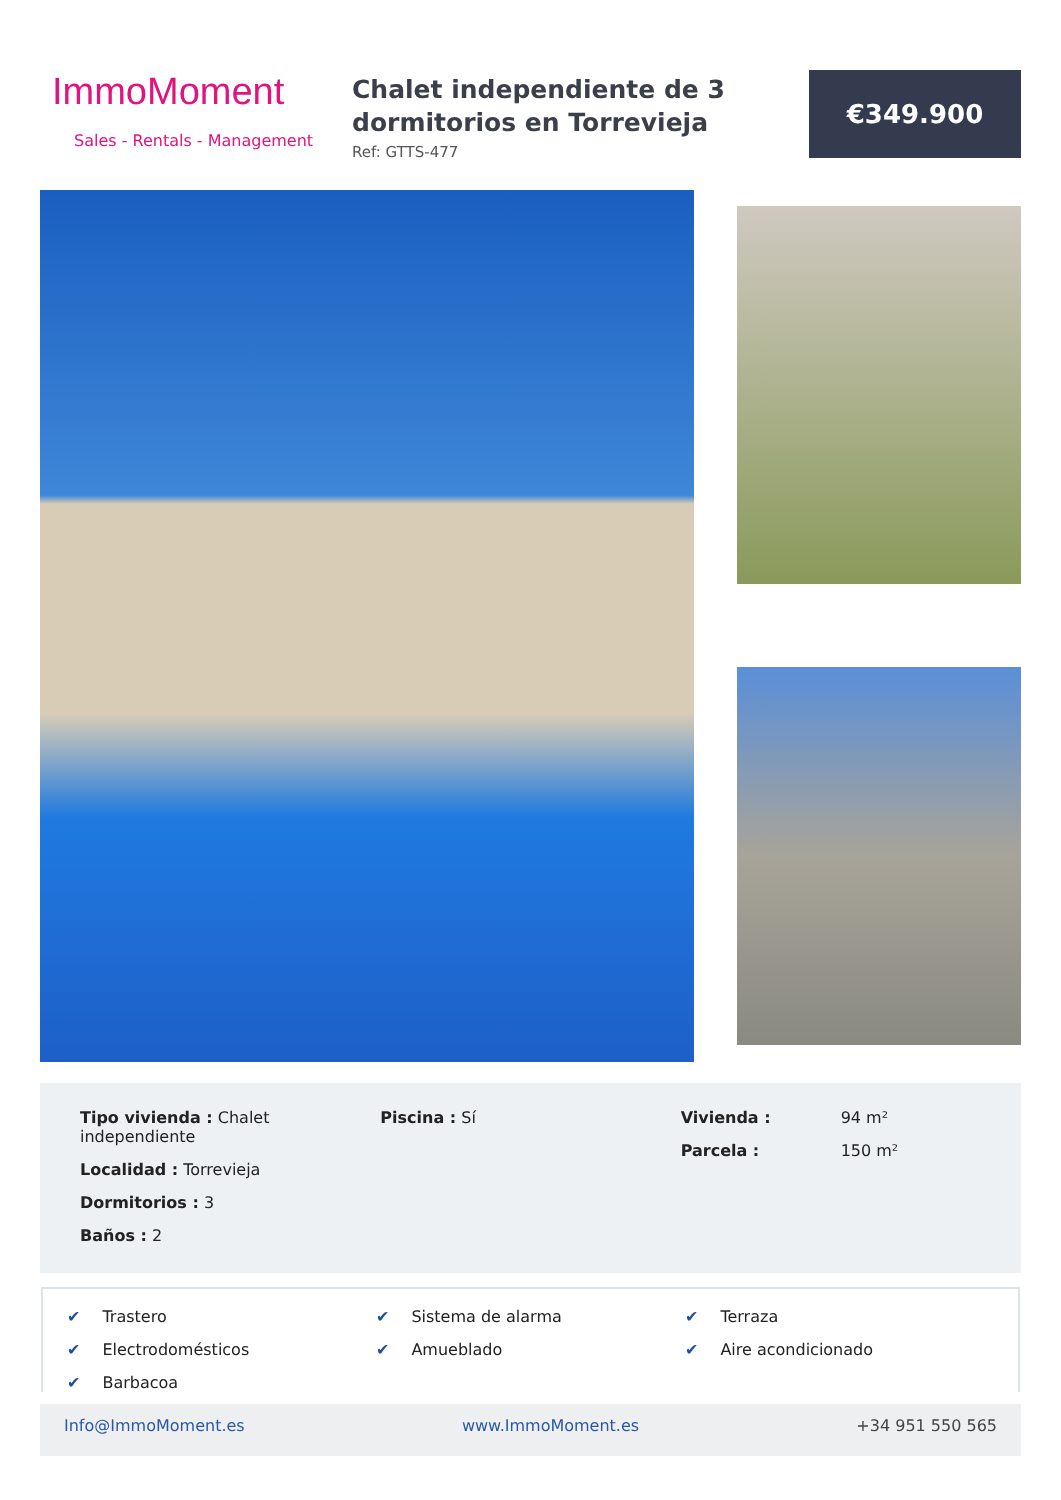ImmoMoment
Sales - Rentals - Management
Chalet independiente de 3 dormitorios en Torrevieja
Ref: GTTS-477
€349.900
Tipo vivienda : Chalet independiente
Localidad : Torrevieja
Dormitorios : 3
Baños : 2
Piscina : Sí Vivienda :
94 m²
Parcela :
150 m²
✔ Trastero
✔ Sistema de alarma
✔ Terraza
✔ Electrodomésticos
✔ Amueblado
✔ Aire acondicionado
✔ Barbacoa
Info@ImmoMoment.es www.ImmoMoment.es +34 951 550 565